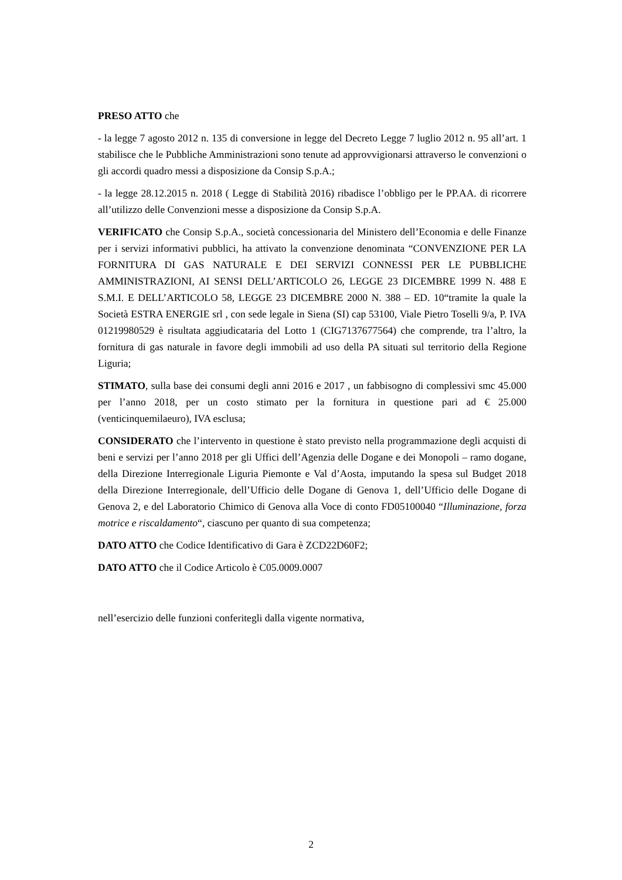PRESO ATTO che
- la legge 7 agosto 2012 n. 135 di conversione in legge del Decreto Legge 7 luglio 2012 n. 95 all’art. 1 stabilisce che le Pubbliche Amministrazioni sono tenute ad approvvigionarsi attraverso le convenzioni o gli accordi quadro messi a disposizione da Consip S.p.A.;
- la legge 28.12.2015 n. 2018 ( Legge di Stabilità 2016) ribadisce l’obbligo per le PP.AA. di ricorrere all’utilizzo delle Convenzioni messe a disposizione da Consip S.p.A.
VERIFICATO che Consip S.p.A., società concessionaria del Ministero dell’Economia e delle Finanze per i servizi informativi pubblici, ha attivato la convenzione denominata “CONVENZIONE PER LA FORNITURA DI GAS NATURALE E DEI SERVIZI CONNESSI PER LE PUBBLICHE AMMINISTRAZIONI, AI SENSI DELL’ARTICOLO 26, LEGGE 23 DICEMBRE 1999 N. 488 E S.M.I. E DELL’ARTICOLO 58, LEGGE 23 DICEMBRE 2000 N. 388 – ED. 10“tramite la quale la Società ESTRA ENERGIE srl , con sede legale in Siena (SI) cap 53100, Viale Pietro Toselli 9/a, P. IVA 01219980529 è risultata aggiudicataria del Lotto 1 (CIG7137677564) che comprende, tra l’altro, la fornitura di gas naturale in favore degli immobili ad uso della PA situati sul territorio della Regione Liguria;
STIMATO, sulla base dei consumi degli anni 2016 e 2017 , un fabbisogno di complessivi smc 45.000 per l’anno 2018, per un costo stimato per la fornitura in questione pari ad € 25.000 (venticinquemilaeuro), IVA esclusa;
CONSIDERATO che l’intervento in questione è stato previsto nella programmazione degli acquisti di beni e servizi per l’anno 2018 per gli Uffici dell’Agenzia delle Dogane e dei Monopoli – ramo dogane, della Direzione Interregionale Liguria Piemonte e Val d’Aosta, imputando la spesa sul Budget 2018 della Direzione Interregionale, dell’Ufficio delle Dogane di Genova 1, dell’Ufficio delle Dogane di Genova 2, e del Laboratorio Chimico di Genova alla Voce di conto FD05100040 “Illuminazione, forza motrice e riscaldamento“, ciascuno per quanto di sua competenza;
DATO ATTO che Codice Identificativo di Gara è ZCD22D60F2;
DATO ATTO che il Codice Articolo è C05.0009.0007
nell’esercizio delle funzioni conferitegli dalla vigente normativa,
2